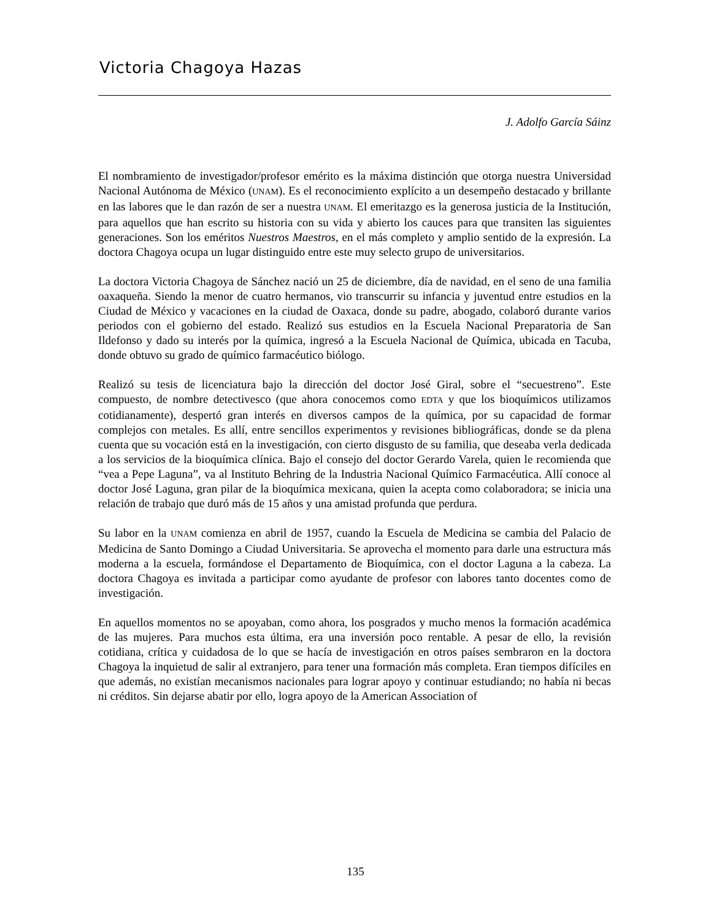Victoria Chagoya Hazas
J. Adolfo García Sáinz
El nombramiento de investigador/profesor emérito es la máxima distinción que otorga nuestra Universidad Nacional Autónoma de México (UNAM). Es el reconocimiento explícito a un desempeño destacado y brillante en las labores que le dan razón de ser a nuestra UNAM. El emeritazgo es la generosa justicia de la Institución, para aquellos que han escrito su historia con su vida y abierto los cauces para que transiten las siguientes generaciones. Son los eméritos Nuestros Maestros, en el más completo y amplio sentido de la expresión. La doctora Chagoya ocupa un lugar distinguido entre este muy selecto grupo de universitarios.
La doctora Victoria Chagoya de Sánchez nació un 25 de diciembre, día de navidad, en el seno de una familia oaxaqueña. Siendo la menor de cuatro hermanos, vio transcurrir su infancia y juventud entre estudios en la Ciudad de México y vacaciones en la ciudad de Oaxaca, donde su padre, abogado, colaboró durante varios periodos con el gobierno del estado. Realizó sus estudios en la Escuela Nacional Preparatoria de San Ildefonso y dado su interés por la química, ingresó a la Escuela Nacional de Química, ubicada en Tacuba, donde obtuvo su grado de químico farmacéutico biólogo.
Realizó su tesis de licenciatura bajo la dirección del doctor José Giral, sobre el “secuestreno”. Este compuesto, de nombre detectivesco (que ahora conocemos como EDTA y que los bioquímicos utilizamos cotidianamente), despertó gran interés en diversos campos de la química, por su capacidad de formar complejos con metales. Es allí, entre sencillos experimentos y revisiones bibliográficas, donde se da plena cuenta que su vocación está en la investigación, con cierto disgusto de su familia, que deseaba verla dedicada a los servicios de la bioquímica clínica. Bajo el consejo del doctor Gerardo Varela, quien le recomienda que “vea a Pepe Laguna”, va al Instituto Behring de la Industria Nacional Químico Farmacéutica. Allí conoce al doctor José Laguna, gran pilar de la bioquímica mexicana, quien la acepta como colaboradora; se inicia una relación de trabajo que duró más de 15 años y una amistad profunda que perdura.
Su labor en la UNAM comienza en abril de 1957, cuando la Escuela de Medicina se cambia del Palacio de Medicina de Santo Domingo a Ciudad Universitaria. Se aprovecha el momento para darle una estructura más moderna a la escuela, formándose el Departamento de Bioquímica, con el doctor Laguna a la cabeza. La doctora Chagoya es invitada a participar como ayudante de profesor con labores tanto docentes como de investigación.
En aquellos momentos no se apoyaban, como ahora, los posgrados y mucho menos la formación académica de las mujeres. Para muchos esta última, era una inversión poco rentable. A pesar de ello, la revisión cotidiana, crítica y cuidadosa de lo que se hacía de investigación en otros países sembraron en la doctora Chagoya la inquietud de salir al extranjero, para tener una formación más completa. Eran tiempos difíciles en que además, no existían mecanismos nacionales para lograr apoyo y continuar estudiando; no había ni becas ni créditos. Sin dejarse abatir por ello, logra apoyo de la American Association of
135